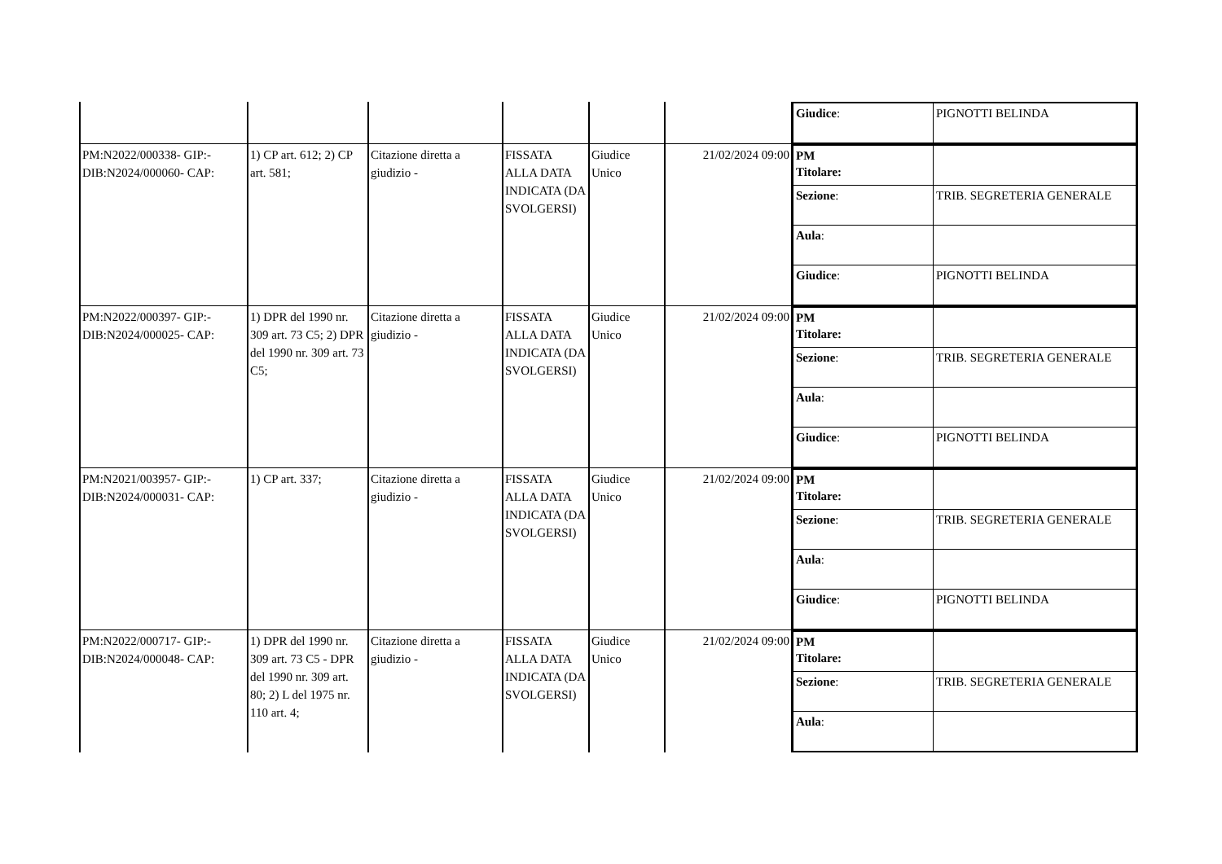| | | | | | | / Giudice : / PIGNOTTI BELINDA / |
| PM:N2022/000338- GIP:- DIB:N2024/000060- CAP: | 1) CP art. 612; 2) CP art. 581; | Citazione diretta a giudizio - | FISSATA ALLA DATA INDICATA (DA SVOLGERSI) | Giudice Unico | 21/02/2024 09:00 | / PM Titolare: / / / Sezione : / TRIB. SEGRETERIA GENERALE / / Aula : / / / Giudice : / PIGNOTTI BELINDA / |
| PM:N2022/000397- GIP:- DIB:N2024/000025- CAP: | 1) DPR del 1990 nr. 309 art. 73 C5; 2) DPR del 1990 nr. 309 art. 73 C5; | Citazione diretta a giudizio - | FISSATA ALLA DATA INDICATA (DA SVOLGERSI) | Giudice Unico | 21/02/2024 09:00 | / PM Titolare: / / / Sezione : / TRIB. SEGRETERIA GENERALE / / Aula : / / / Giudice : / PIGNOTTI BELINDA / |
| PM:N2021/003957- GIP:- DIB:N2024/000031- CAP: | 1) CP art. 337; | Citazione diretta a giudizio - | FISSATA ALLA DATA INDICATA (DA SVOLGERSI) | Giudice Unico | 21/02/2024 09:00 | / PM Titolare: / / / Sezione : / TRIB. SEGRETERIA GENERALE / / Aula : / / / Giudice : / PIGNOTTI BELINDA / |
| PM:N2022/000717- GIP:- DIB:N2024/000048- CAP: | 1) DPR del 1990 nr. 309 art. 73 C5 - DPR del 1990 nr. 309 art. 80; 2) L del 1975 nr. 110 art. 4; | Citazione diretta a giudizio - | FISSATA ALLA DATA INDICATA (DA SVOLGERSI) | Giudice Unico | 21/02/2024 09:00 | / PM Titolare: / / / Sezione : / TRIB. SEGRETERIA GENERALE / / Aula : / / |